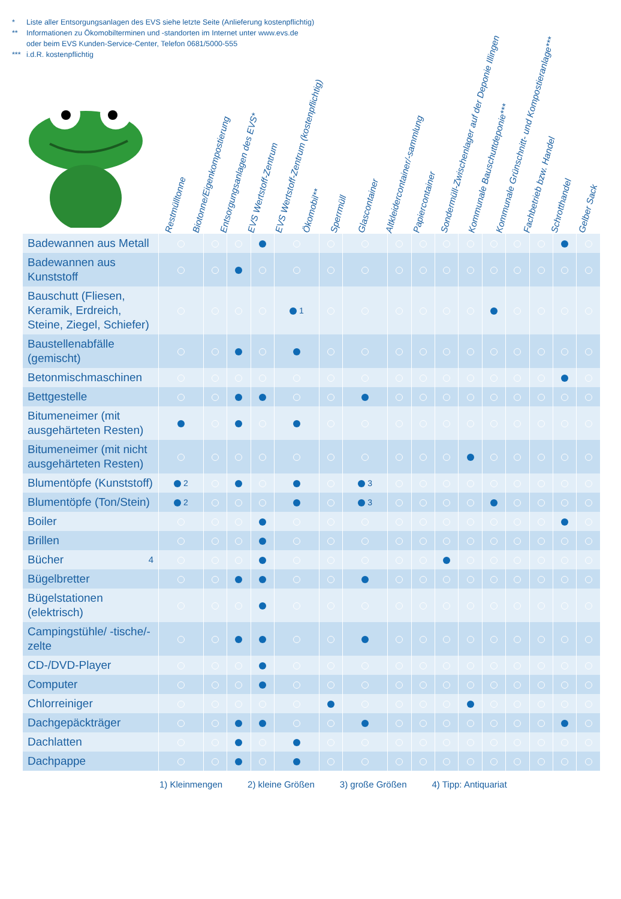* Liste aller Entsorgungsanlagen des EVS siehe letzte Seite (Anlieferung kostenpflichtig)
** Informationen zu Ökomobilterminen und -standorten im Internet unter www.evs.de
oder beim EVS Kunden-Service-Center, Telefon 0681/5000-555
*** i.d.R. kostenpflichtig
Restmülltonne
Biotonne/Eigenkompostierung
Entsorgungsanlagen des EVS*
EVS Wertstoff-Zentrum
EVS Wertstoff-Zentrum (kostenpflichtig)
Ökomobil**
Sperrmüll
Glascontainer
Altkleidercontainer/-sammlung
Papiercontainer
Sondermüll-Zwischenlager auf der Deponie Illingen
Kommunale Bauschuttdeponie***
Kommunale Grünschnitt- und Kompostieranlage***
Fachbetrieb bzw. Handel
Schrotthandel
Gelber Sack
| Badewannen aus Metall | | | | | | | | | | | | | | | | |
| Badewannen aus Kunststoff | | | | | | | | | | | | | | | | |
| Bauschutt (Fliesen, Keramik, Erdreich, Steine, Ziegel, Schiefer) | | | | | 1 | | | | | | | | | | | |
| Baustellenabfälle (gemischt) | | | | | | | | | | | | | | | | |
| Betonmischmaschinen | | | | | | | | | | | | | | | | |
| Bettgestelle | | | | | | | | | | | | | | | | |
| Bitumeneimer (mit ausgehärteten Resten) | | | | | | | | | | | | | | | | |
| Bitumeneimer (mit nicht ausgehärteten Resten) | | | | | | | | | | | | | | | | |
| Blumentöpfe (Kunststoff) | 2 | | | | | | 3 | | | | | | | | | |
| Blumentöpfe (Ton/Stein) | 2 | | | | | | 3 | | | | | | | | | |
| Boiler | | | | | | | | | | | | | | | | |
| Brillen | | | | | | | | | | | | | | | | |
| Bücher 4 | | | | | | | | | | | | | | | | |
| Bügelbretter | | | | | | | | | | | | | | | | |
| Bügelstationen (elektrisch) | | | | | | | | | | | | | | | | |
| Campingstühle/ -tische/-zelte | | | | | | | | | | | | | | | | |
| CD-/DVD-Player | | | | | | | | | | | | | | | | |
| Computer | | | | | | | | | | | | | | | | |
| Chlorreiniger | | | | | | | | | | | | | | | | |
| Dachgepäckträger | | | | | | | | | | | | | | | | |
| Dachlatten | | | | | | | | | | | | | | | | |
| Dachpappe | | | | | | | | | | | | | | | | |
1) Kleinmengen 2) kleine Größen 3) große Größen 4) Tipp: Antiquariat